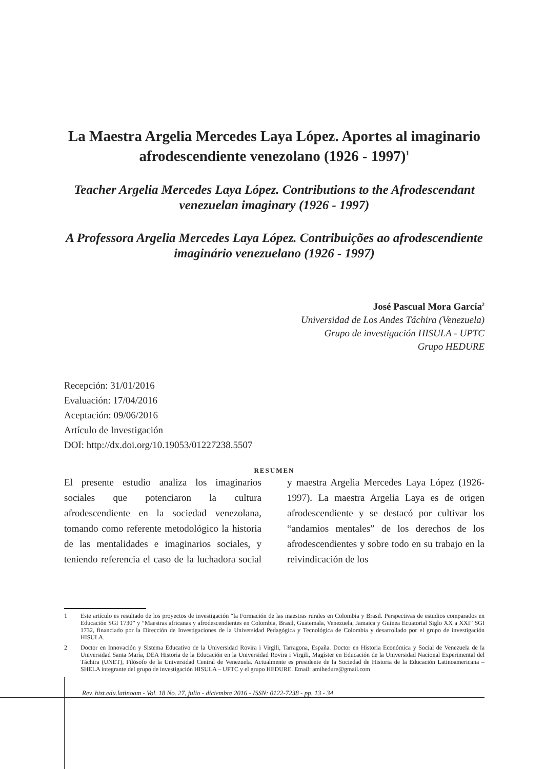La Maestra Argelia Mercedes Laya López. Aportes al imaginario afrodescendiente venezolano (1926 - 1997)<sup>1</sup>
Teacher Argelia Mercedes Laya López. Contributions to the Afrodescendant venezuelan imaginary (1926 - 1997)
A Professora Argelia Mercedes Laya López. Contribuições ao afrodescendiente imaginário venezuelano (1926 - 1997)
José Pascual Mora García<sup>2</sup>
Universidad de Los Andes Táchira (Venezuela)
Grupo de investigación HISULA - UPTC
Grupo HEDURE
Recepción: 31/01/2016
Evaluación: 17/04/2016
Aceptación: 09/06/2016
Artículo de Investigación
DOI: http://dx.doi.org/10.19053/01227238.5507
RESUMEN
El presente estudio analiza los imaginarios sociales que potenciaron la cultura afrodescendiente en la sociedad venezolana, tomando como referente metodológico la historia de las mentalidades e imaginarios sociales, y teniendo referencia el caso de la luchadora social y maestra Argelia Mercedes Laya López (1926-1997). La maestra Argelia Laya es de origen afrodescendiente y se destacó por cultivar los “andamios mentales” de los derechos de los afrodescendientes y sobre todo en su trabajo en la reivindicación de los
1 Este artículo es resultado de los proyectos de investigación “la Formación de las maestras rurales en Colombia y Brasil. Perspectivas de estudios comparados en Educación SGI 1730” y “Maestras africanas y afrodescendientes en Colombia, Brasil, Guatemala, Venezuela, Jamaica y Guinea Ecuatorial Siglo XX a XXI” SGI 1732, financiado por la Dirección de Investigaciones de la Universidad Pedagógica y Tecnológica de Colombia y desarrollado por el grupo de investigación HISULA.
2 Doctor en Innovación y Sistema Educativo de la Universidad Rovira i Virgili, Tarragona, España. Doctor en Historia Económica y Social de Venezuela de la Universidad Santa María, DEA Historia de la Educación en la Universidad Rovira i Virgili, Magíster en Educación de la Universidad Nacional Experimental del Táchira (UNET), Filósofo de la Universidad Central de Venezuela. Actualmente es presidente de la Sociedad de Historia de la Educación Latinoamericana – SHELA integrante del grupo de investigación HISULA – UPTC y el grupo HEDURE. Email: amihedure@gmail.com
Rev. hist.edu.latinoam - Vol. 18 No. 27, julio - diciembre 2016 - ISSN: 0122-7238 - pp. 13 - 34